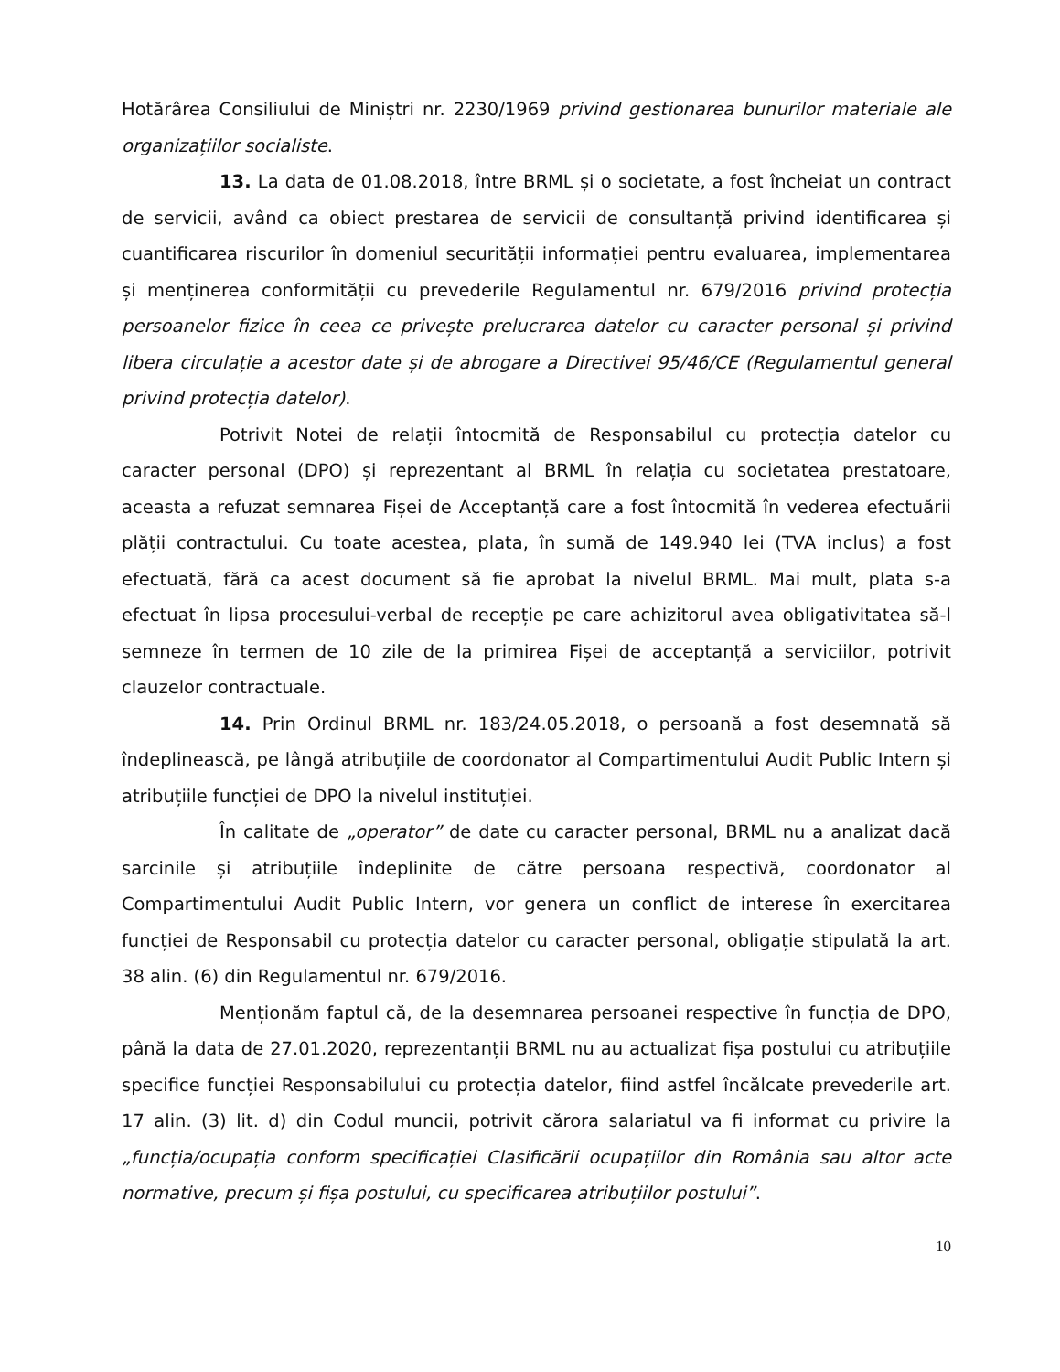Hotărârea Consiliului de Miniștri nr. 2230/1969 privind gestionarea bunurilor materiale ale organizațiilor socialiste.
13. La data de 01.08.2018, între BRML și o societate, a fost încheiat un contract de servicii, având ca obiect prestarea de servicii de consultanță privind identificarea și cuantificarea riscurilor în domeniul securității informației pentru evaluarea, implementarea și menținerea conformității cu prevederile Regulamentul nr. 679/2016 privind protecția persoanelor fizice în ceea ce privește prelucrarea datelor cu caracter personal și privind libera circulație a acestor date și de abrogare a Directivei 95/46/CE (Regulamentul general privind protecția datelor).
Potrivit Notei de relații întocmită de Responsabilul cu protecția datelor cu caracter personal (DPO) și reprezentant al BRML în relația cu societatea prestatoare, aceasta a refuzat semnarea Fișei de Acceptanță care a fost întocmită în vederea efectuării plății contractului. Cu toate acestea, plata, în sumă de 149.940 lei (TVA inclus) a fost efectuată, fără ca acest document să fie aprobat la nivelul BRML. Mai mult, plata s-a efectuat în lipsa procesului-verbal de recepție pe care achizitorul avea obligativitatea să-l semneze în termen de 10 zile de la primirea Fișei de acceptanță a serviciilor, potrivit clauzelor contractuale.
14. Prin Ordinul BRML nr. 183/24.05.2018, o persoană a fost desemnată să îndeplinească, pe lângă atribuțiile de coordonator al Compartimentului Audit Public Intern și atribuțiile funcției de DPO la nivelul instituției.
În calitate de „operator” de date cu caracter personal, BRML nu a analizat dacă sarcinile și atribuțiile îndeplinite de către persoana respectivă, coordonator al Compartimentului Audit Public Intern, vor genera un conflict de interese în exercitarea funcției de Responsabil cu protecția datelor cu caracter personal, obligație stipulată la art. 38 alin. (6) din Regulamentul nr. 679/2016.
Menționăm faptul că, de la desemnarea persoanei respective în funcția de DPO, până la data de 27.01.2020, reprezentanții BRML nu au actualizat fișa postului cu atribuțiile specifice funcției Responsabilului cu protecția datelor, fiind astfel încălcate prevederile art. 17 alin. (3) lit. d) din Codul muncii, potrivit cărora salariatul va fi informat cu privire la „funcția/ocupația conform specificației Clasificării ocupațiilor din România sau altor acte normative, precum și fișa postului, cu specificarea atribuțiilor postului”.
10